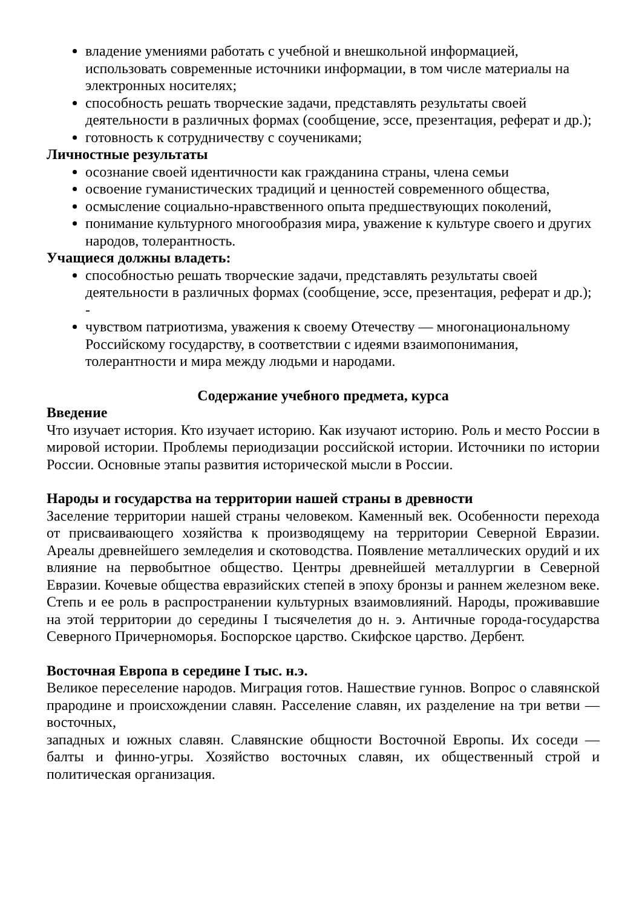владение умениями работать с учебной и внешкольной информацией, использовать современные источники информации, в том числе материалы на электронных носителях;
способность решать творческие задачи, представлять результаты своей деятельности в различных формах (сообщение, эссе, презентация, реферат и др.);
готовность к сотрудничеству с соучениками;
Личностные результаты
осознание своей идентичности как гражданина страны, члена семьи
освоение гуманистических традиций и ценностей современного общества,
осмысление социально-нравственного опыта предшествующих поколений,
понимание культурного многообразия мира, уважение к культуре своего и других народов, толерантность.
Учащиеся должны владеть:
способностью решать творческие задачи, представлять результаты своей деятельности в различных формах (сообщение, эссе, презентация, реферат и др.); -
чувством патриотизма, уважения к своему Отечеству — многонациональному Российскому государству, в соответствии с идеями взаимопонимания, толерантности и мира между людьми и народами.
Содержание учебного предмета, курса
Введение
Что изучает история. Кто изучает историю. Как изучают историю. Роль и место России в мировой истории. Проблемы периодизации российской истории. Источники по истории России. Основные этапы развития исторической мысли в России.
Народы и государства на территории нашей страны в древности
Заселение территории нашей страны человеком. Каменный век. Особенности перехода от присваивающего хозяйства к производящему на территории Северной Евразии. Ареалы древнейшего земледелия и скотоводства. Появление металлических орудий и их влияние на первобытное общество. Центры древнейшей металлургии в Северной Евразии. Кочевые общества евразийских степей в эпоху бронзы и раннем железном веке. Степь и ее роль в распространении культурных взаимовлияний. Народы, проживавшие на этой территории до середины I тысячелетия до н. э. Античные города-государства Северного Причерноморья. Боспорское царство. Скифское царство. Дербент.
Восточная Европа в середине I тыс. н.э.
Великое переселение народов. Миграция готов. Нашествие гуннов. Вопрос о славянской прародине и происхождении славян. Расселение славян, их разделение на три ветви — восточных,
западных и южных славян. Славянские общности Восточной Европы. Их соседи — балты и финно-угры. Хозяйство восточных славян, их общественный строй и политическая организация.